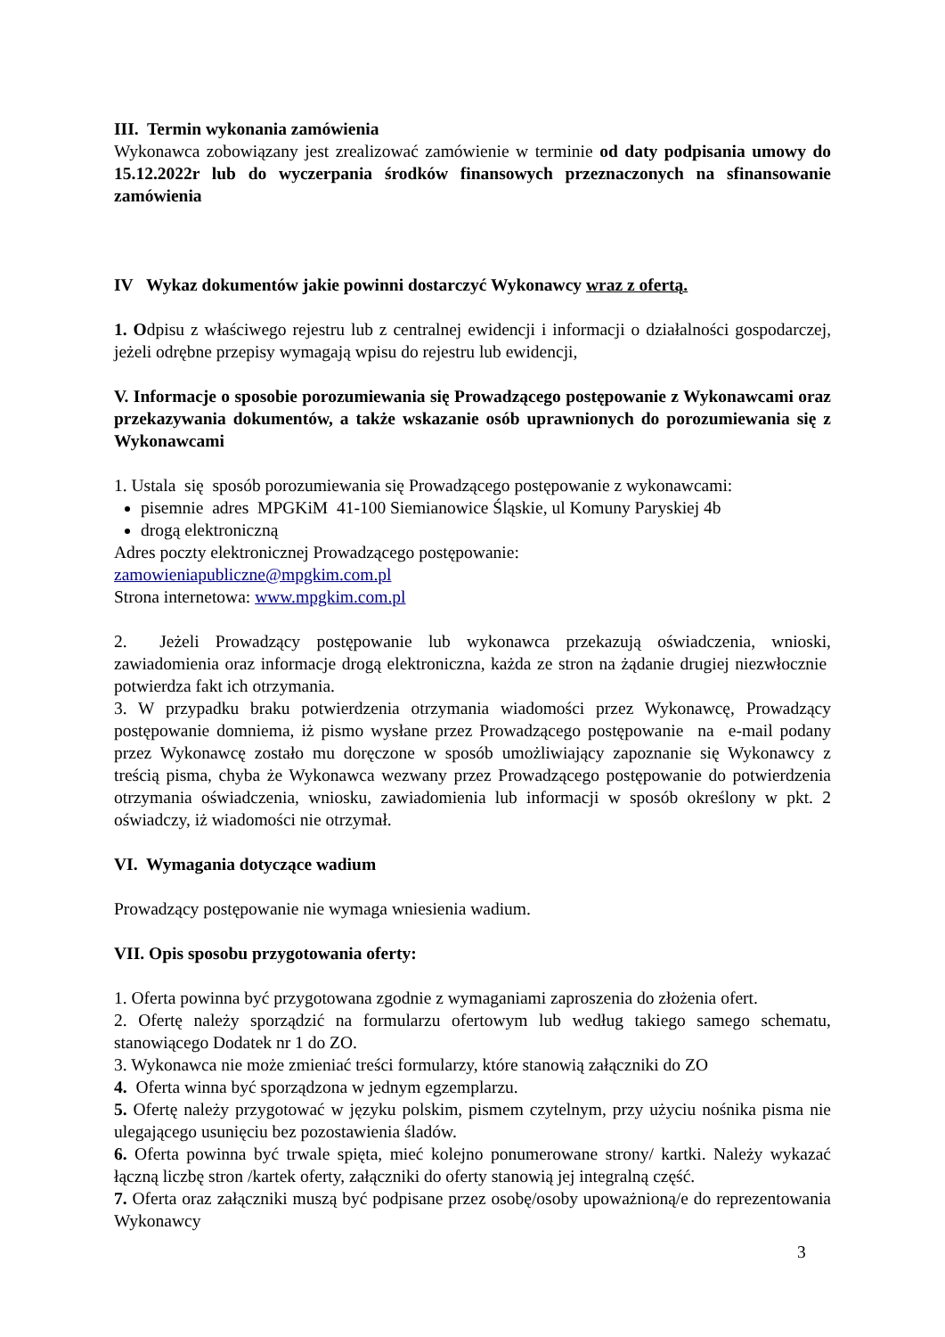III. Termin wykonania zamówienia
Wykonawca zobowiązany jest zrealizować zamówienie w terminie od daty podpisania umowy do 15.12.2022r lub do wyczerpania środków finansowych przeznaczonych na sfinansowanie zamówienia
IV Wykaz dokumentów jakie powinni dostarczyć Wykonawcy wraz z ofertą.
1. Odpisu z właściwego rejestru lub z centralnej ewidencji i informacji o działalności gospodarczej, jeżeli odrębne przepisy wymagają wpisu do rejestru lub ewidencji,
V. Informacje o sposobie porozumiewania się Prowadzącego postępowanie z Wykonawcami oraz przekazywania dokumentów, a także wskazanie osób uprawnionych do porozumiewania się z Wykonawcami
1. Ustala się sposób porozumiewania się Prowadzącego postępowanie z wykonawcami:
pisemnie adres MPGKiM 41-100 Siemianowice Śląskie, ul Komuny Paryskiej 4b
drogą elektroniczną
Adres poczty elektronicznej Prowadzącego postępowanie:
zamowieniapubliczne@mpgkim.com.pl
Strona internetowa: www.mpgkim.com.pl
2. Jeżeli Prowadzący postępowanie lub wykonawca przekazują oświadczenia, wnioski, zawiadomienia oraz informacje drogą elektroniczna, każda ze stron na żądanie drugiej niezwłocznie potwierdza fakt ich otrzymania.
3. W przypadku braku potwierdzenia otrzymania wiadomości przez Wykonawcę, Prowadzący postępowanie domniema, iż pismo wysłane przez Prowadzącego postępowanie na e-mail podany przez Wykonawcę zostało mu doręczone w sposób umożliwiający zapoznanie się Wykonawcy z treścią pisma, chyba że Wykonawca wezwany przez Prowadzącego postępowanie do potwierdzenia otrzymania oświadczenia, wniosku, zawiadomienia lub informacji w sposób określony w pkt. 2 oświadczy, iż wiadomości nie otrzymał.
VI. Wymagania dotyczące wadium
Prowadzący postępowanie nie wymaga wniesienia wadium.
VII. Opis sposobu przygotowania oferty:
1. Oferta powinna być przygotowana zgodnie z wymaganiami zaproszenia do złożenia ofert.
2. Ofertę należy sporządzić na formularzu ofertowym lub według takiego samego schematu, stanowiącego Dodatek nr 1 do ZO.
3. Wykonawca nie może zmieniać treści formularzy, które stanowią załączniki do ZO
4. Oferta winna być sporządzona w jednym egzemplarzu.
5. Ofertę należy przygotować w języku polskim, pismem czytelnym, przy użyciu nośnika pisma nie ulegającego usunięciu bez pozostawienia śladów.
6. Oferta powinna być trwale spięta, mieć kolejno ponumerowane strony/ kartki. Należy wykazać łączną liczbę stron /kartek oferty, załączniki do oferty stanowią jej integralną część.
7. Oferta oraz załączniki muszą być podpisane przez osobę/osoby upoważnioną/e do reprezentowania Wykonawcy
3